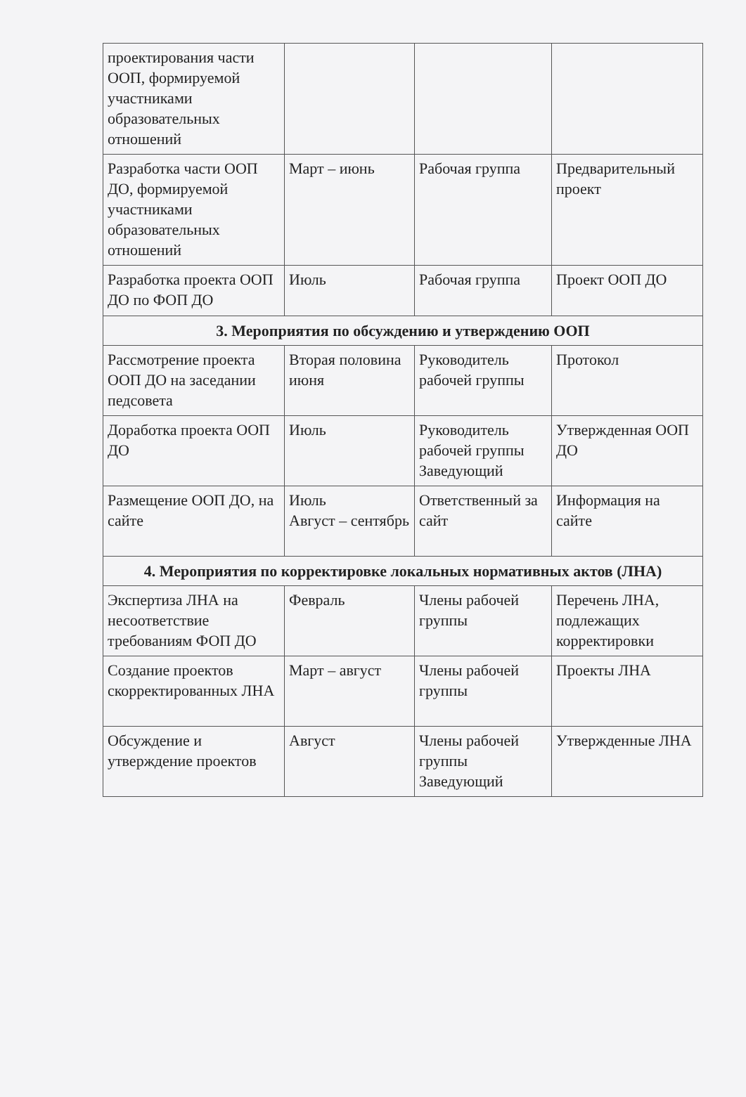| проектирования части ООП, формируемой участниками образовательных отношений | | | |
| Разработка части ООП ДО, формируемой участниками образовательных отношений | Март – июнь | Рабочая группа | Предварительный проект |
| Разработка проекта ООП ДО по ФОП ДО | Июль | Рабочая группа | Проект ООП ДО |
| 3. Мероприятия по обсуждению и утверждению ООП | | | |
| Рассмотрение проекта ООП ДО на заседании педсовета | Вторая половина июня | Руководитель рабочей группы | Протокол |
| Доработка проекта ООП ДО | Июль | Руководитель рабочей группы Заведующий | Утвержденная ООП ДО |
| Размещение ООП ДО, на сайте | Июль Август – сентябрь | Ответственный за сайт | Информация на сайте |
| 4. Мероприятия по корректировке локальных нормативных актов (ЛНА) | | | |
| Экспертиза ЛНА на несоответствие требованиям ФОП ДО | Февраль | Члены рабочей группы | Перечень ЛНА, подлежащих корректировки |
| Создание проектов скорректированных ЛНА | Март – август | Члены рабочей группы | Проекты ЛНА |
| Обсуждение и утверждение проектов | Август | Члены рабочей группы Заведующий | Утвержденные ЛНА |